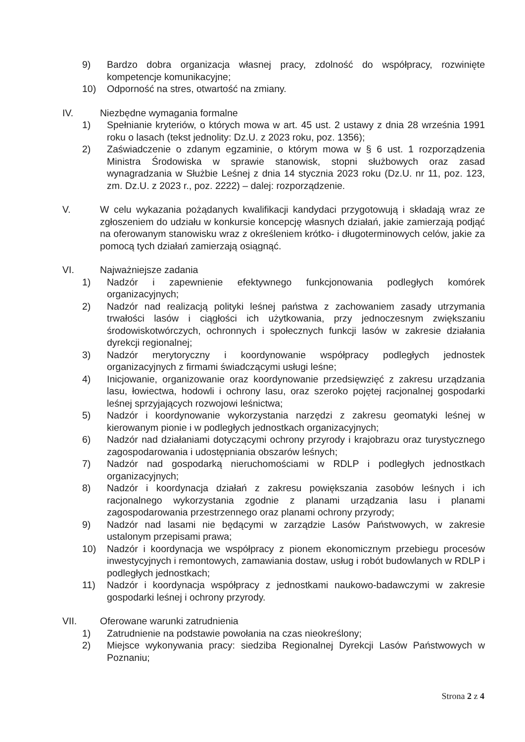9) Bardzo dobra organizacja własnej pracy, zdolność do współpracy, rozwinięte kompetencje komunikacyjne;
10) Odporność na stres, otwartość na zmiany.
IV. Niezbędne wymagania formalne
1) Spełnianie kryteriów, o których mowa w art. 45 ust. 2 ustawy z dnia 28 września 1991 roku o lasach (tekst jednolity: Dz.U. z 2023 roku, poz. 1356);
2) Zaświadczenie o zdanym egzaminie, o którym mowa w § 6 ust. 1 rozporządzenia Ministra Środowiska w sprawie stanowisk, stopni służbowych oraz zasad wynagradzania w Służbie Leśnej z dnia 14 stycznia 2023 roku (Dz.U. nr 11, poz. 123, zm. Dz.U. z 2023 r., poz. 2222) – dalej: rozporządzenie.
V. W celu wykazania pożądanych kwalifikacji kandydaci przygotowują i składają wraz ze zgłoszeniem do udziału w konkursie koncepcję własnych działań, jakie zamierzają podjąć na oferowanym stanowisku wraz z określeniem krótko- i długoterminowych celów, jakie za pomocą tych działań zamierzają osiągnąć.
VI. Najważniejsze zadania
1) Nadzór i zapewnienie efektywnego funkcjonowania podległych komórek organizacyjnych;
2) Nadzór nad realizacją polityki leśnej państwa z zachowaniem zasady utrzymania trwałości lasów i ciągłości ich użytkowania, przy jednoczesnym zwiększaniu środowiskotwórczych, ochronnych i społecznych funkcji lasów w zakresie działania dyrekcji regionalnej;
3) Nadzór merytoryczny i koordynowanie współpracy podległych jednostek organizacyjnych z firmami świadczącymi usługi leśne;
4) Inicjowanie, organizowanie oraz koordynowanie przedsięwzięć z zakresu urządzania lasu, łowiectwa, hodowli i ochrony lasu, oraz szeroko pojętej racjonalnej gospodarki leśnej sprzyjających rozwojowi leśnictwa;
5) Nadzór i koordynowanie wykorzystania narzędzi z zakresu geomatyki leśnej w kierowanym pionie i w podległych jednostkach organizacyjnych;
6) Nadzór nad działaniami dotyczącymi ochrony przyrody i krajobrazu oraz turystycznego zagospodarowania i udostępniania obszarów leśnych;
7) Nadzór nad gospodarką nieruchomościami w RDLP i podległych jednostkach organizacyjnych;
8) Nadzór i koordynacja działań z zakresu powiększania zasobów leśnych i ich racjonalnego wykorzystania zgodnie z planami urządzania lasu i planami zagospodarowania przestrzennego oraz planami ochrony przyrody;
9) Nadzór nad lasami nie będącymi w zarządzie Lasów Państwowych, w zakresie ustalonym przepisami prawa;
10) Nadzór i koordynacja we współpracy z pionem ekonomicznym przebiegu procesów inwestycyjnych i remontowych, zamawiania dostaw, usług i robót budowlanych w RDLP i podległych jednostkach;
11) Nadzór i koordynacja współpracy z jednostkami naukowo-badawczymi w zakresie gospodarki leśnej i ochrony przyrody.
VII. Oferowane warunki zatrudnienia
1) Zatrudnienie na podstawie powołania na czas nieokreślony;
2) Miejsce wykonywania pracy: siedziba Regionalnej Dyrekcji Lasów Państwowych w Poznaniu;
Strona 2 z 4